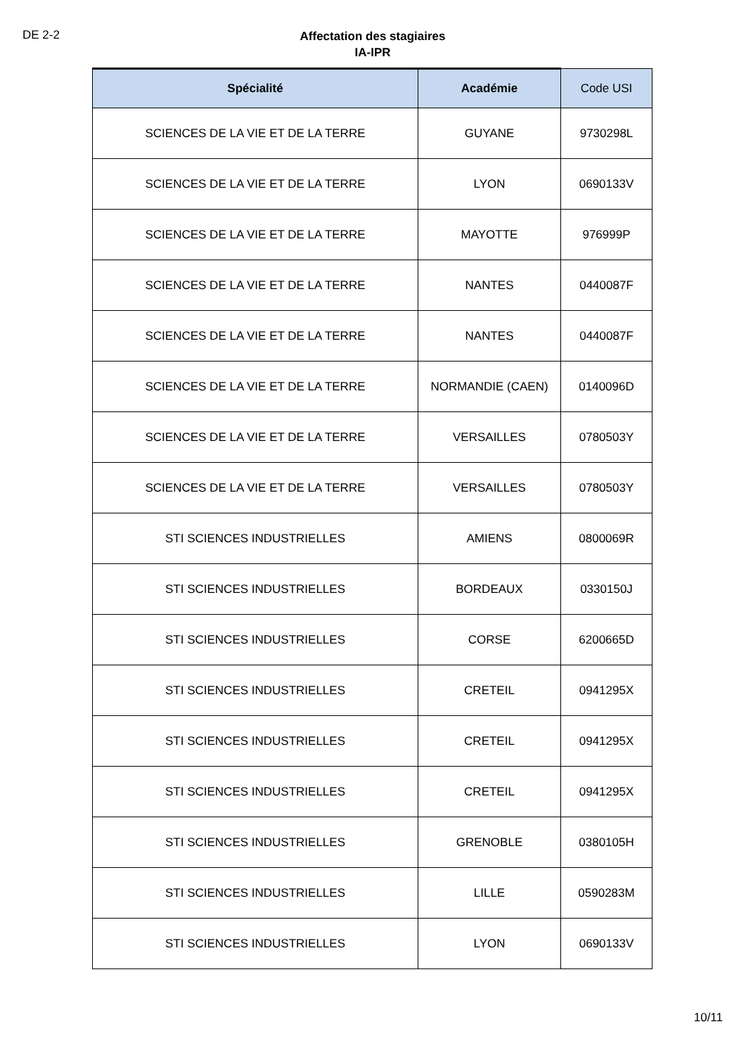DE 2-2
Affectation des stagiaires
IA-IPR
| Spécialité | Académie | Code USI |
| --- | --- | --- |
| SCIENCES DE LA VIE ET DE LA TERRE | GUYANE | 9730298L |
| SCIENCES DE LA VIE ET DE LA TERRE | LYON | 0690133V |
| SCIENCES DE LA VIE ET DE LA TERRE | MAYOTTE | 976999P |
| SCIENCES DE LA VIE ET DE LA TERRE | NANTES | 0440087F |
| SCIENCES DE LA VIE ET DE LA TERRE | NANTES | 0440087F |
| SCIENCES DE LA VIE ET DE LA TERRE | NORMANDIE (CAEN) | 0140096D |
| SCIENCES DE LA VIE ET DE LA TERRE | VERSAILLES | 0780503Y |
| SCIENCES DE LA VIE ET DE LA TERRE | VERSAILLES | 0780503Y |
| STI SCIENCES INDUSTRIELLES | AMIENS | 0800069R |
| STI SCIENCES INDUSTRIELLES | BORDEAUX | 0330150J |
| STI SCIENCES INDUSTRIELLES | CORSE | 6200665D |
| STI SCIENCES INDUSTRIELLES | CRETEIL | 0941295X |
| STI SCIENCES INDUSTRIELLES | CRETEIL | 0941295X |
| STI SCIENCES INDUSTRIELLES | CRETEIL | 0941295X |
| STI SCIENCES INDUSTRIELLES | GRENOBLE | 0380105H |
| STI SCIENCES INDUSTRIELLES | LILLE | 0590283M |
| STI SCIENCES INDUSTRIELLES | LYON | 0690133V |
10/11